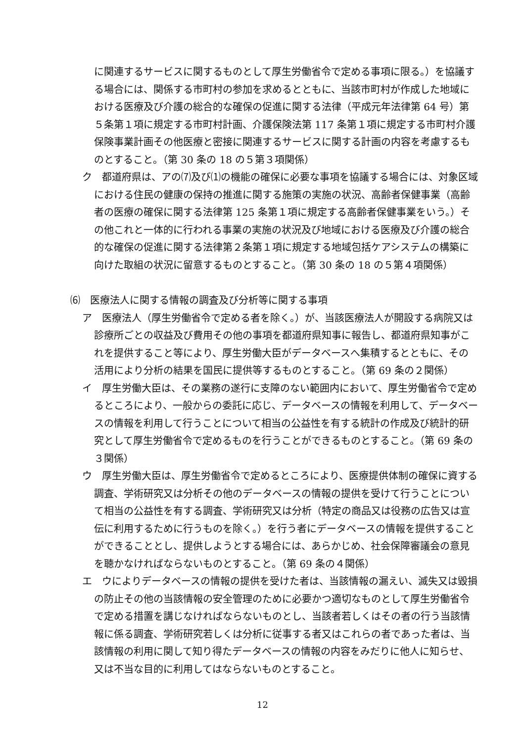に関連するサービスに関するものとして厚生労働省令で定める事項に限る。）を協議する場合には、関係する市町村の参加を求めるとともに、当該市町村が作成した地域における医療及び介護の総合的な確保の促進に関する法律（平成元年法律第 64 号）第５条第１項に規定する市町村計画、介護保険法第 117 条第１項に規定する市町村介護保険事業計画その他医療と密接に関連するサービスに関する計画の内容を考慮するものとすること。（第 30 条の 18 の５第３項関係）
ク　都道府県は、アの⑺及び⑴の機能の確保に必要な事項を協議する場合には、対象区域における住民の健康の保持の推進に関する施策の実施の状況、高齢者保健事業（高齢者の医療の確保に関する法律第 125 条第１項に規定する高齢者保健事業をいう。）その他これと一体的に行われる事業の実施の状況及び地域における医療及び介護の総合的な確保の促進に関する法律第２条第１項に規定する地域包括ケアシステムの構築に向けた取組の状況に留意するものとすること。（第 30 条の 18 の５第４項関係）
⑹　医療法人に関する情報の調査及び分析等に関する事項
ア　医療法人（厚生労働省令で定める者を除く。）が、当該医療法人が開設する病院又は診療所ごとの収益及び費用その他の事項を都道府県知事に報告し、都道府県知事がこれを提供すること等により、厚生労働大臣がデータベースへ集積するとともに、その活用により分析の結果を国民に提供等するものとすること。（第 69 条の２関係）
イ　厚生労働大臣は、その業務の遂行に支障のない範囲内において、厚生労働省令で定めるところにより、一般からの委託に応じ、データベースの情報を利用して、データベースの情報を利用して行うことについて相当の公益性を有する統計の作成及び統計的研究として厚生労働省令で定めるものを行うことができるものとすること。（第 69 条の３関係）
ウ　厚生労働大臣は、厚生労働省令で定めるところにより、医療提供体制の確保に資する調査、学術研究又は分析その他のデータベースの情報の提供を受けて行うことについて相当の公益性を有する調査、学術研究又は分析（特定の商品又は役務の広告又は宣伝に利用するために行うものを除く。）を行う者にデータベースの情報を提供することができることとし、提供しようとする場合には、あらかじめ、社会保障審議会の意見を聴かなければならないものとすること。（第 69 条の４関係）
エ　ウによりデータベースの情報の提供を受けた者は、当該情報の漏えい、滅失又は毀損の防止その他の当該情報の安全管理のために必要かつ適切なものとして厚生労働省令で定める措置を講じなければならないものとし、当該者若しくはその者の行う当該情報に係る調査、学術研究若しくは分析に従事する者又はこれらの者であった者は、当該情報の利用に関して知り得たデータベースの情報の内容をみだりに他人に知らせ、又は不当な目的に利用してはならないものとすること。
12